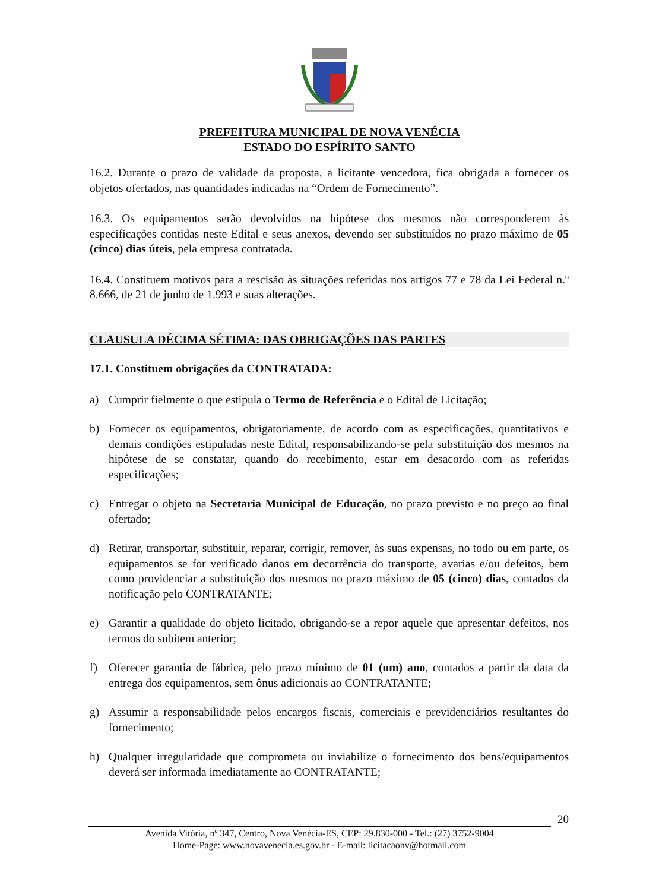PREFEITURA MUNICIPAL DE NOVA VENÉCIA
ESTADO DO ESPÍRITO SANTO
16.2. Durante o prazo de validade da proposta, a licitante vencedora, fica obrigada a fornecer os objetos ofertados, nas quantidades indicadas na “Ordem de Fornecimento”.
16.3. Os equipamentos serão devolvidos na hipótese dos mesmos não corresponderem às especificações contidas neste Edital e seus anexos, devendo ser substituídos no prazo máximo de 05 (cinco) dias úteis, pela empresa contratada.
16.4. Constituem motivos para a rescisão às situações referidas nos artigos 77 e 78 da Lei Federal n.º 8.666, de 21 de junho de 1.993 e suas alterações.
CLAUSULA DÉCIMA SÉTIMA: DAS OBRIGAÇÕES DAS PARTES
17.1. Constituem obrigações da CONTRATADA:
a) Cumprir fielmente o que estipula o Termo de Referência e o Edital de Licitação;
b) Fornecer os equipamentos, obrigatoriamente, de acordo com as especificações, quantitativos e demais condições estipuladas neste Edital, responsabilizando-se pela substituição dos mesmos na hipótese de se constatar, quando do recebimento, estar em desacordo com as referidas especificações;
c) Entregar o objeto na Secretaria Municipal de Educação, no prazo previsto e no preço ao final ofertado;
d) Retirar, transportar, substituir, reparar, corrigir, remover, às suas expensas, no todo ou em parte, os equipamentos se for verificado danos em decorrência do transporte, avarias e/ou defeitos, bem como providenciar a substituição dos mesmos no prazo máximo de 05 (cinco) dias, contados da notificação pelo CONTRATANTE;
e) Garantir a qualidade do objeto licitado, obrigando-se a repor aquele que apresentar defeitos, nos termos do subitem anterior;
f) Oferecer garantia de fábrica, pelo prazo mínimo de 01 (um) ano, contados a partir da data da entrega dos equipamentos, sem ônus adicionais ao CONTRATANTE;
g) Assumir a responsabilidade pelos encargos fiscais, comerciais e previdenciários resultantes do fornecimento;
h) Qualquer irregularidade que comprometa ou inviabilize o fornecimento dos bens/equipamentos deverá ser informada imediatamente ao CONTRATANTE;
20
Avenida Vitória, nº 347, Centro, Nova Venécia-ES, CEP: 29.830-000 - Tel.: (27) 3752-9004
Home-Page: www.novavenecia.es.gov.br - E-mail: licitacaonv@hotmail.com